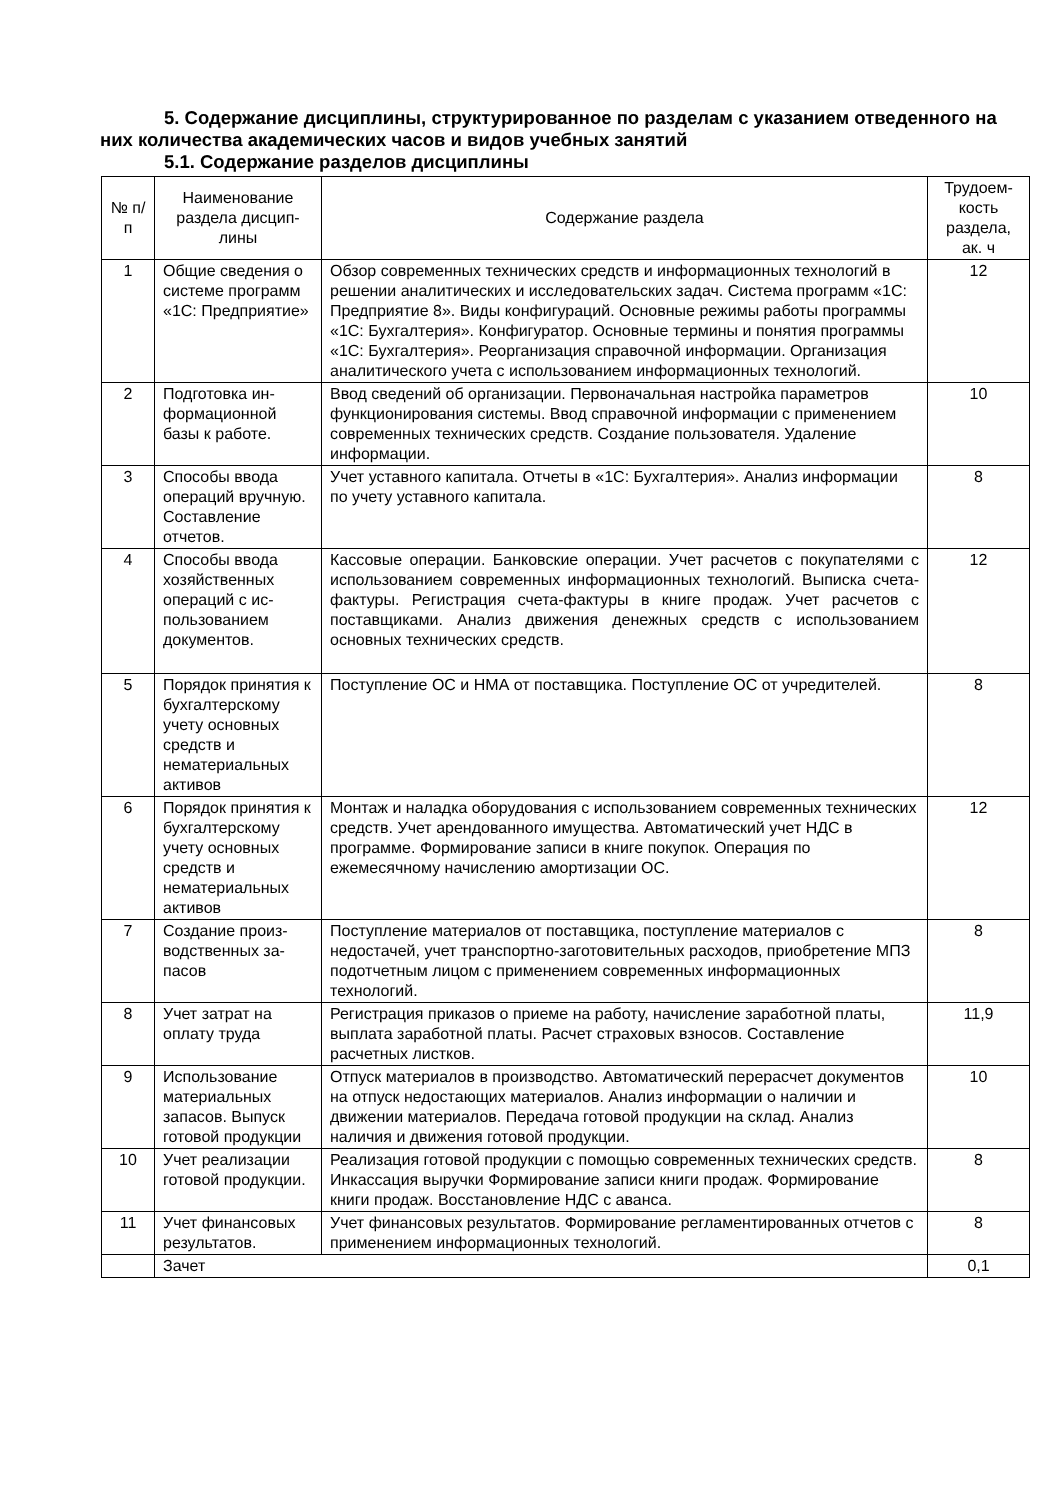5. Содержание дисциплины, структурированное по разделам с указанием от­веденного на них количества академических часов и видов учебных занятий
5.1. Содержание разделов дисциплины
| № п/п | Наименование раздела дисцип­лины | Содержание раздела | Трудоем­кость раздела, ак. ч |
| --- | --- | --- | --- |
| 1 | Общие сведения о системе про­грамм «1С: Предпри­ятие» | Обзор современных технических средств и информационных техно­логий в решении аналитических и исследовательских задач. Система программ «1С: Предприятие 8». Виды конфигураций. Основные ре­жимы работы программы «1С: Бухгалтерия». Конфигуратор. Основ­ные термины и понятия программы «1С: Бухгалтерия». Реорганиза­ция справочной информации. Организация аналитического учета с использованием информационных технологий. | 12 |
| 2 | Подготовка ин­формационной базы к работе. | Ввод сведений об организации. Первоначальная настройка парамет­ров функционирования системы. Ввод справочной информации с применением современных технических средств. Создание пользо­вателя. Удаление информации. | 10 |
| 3 | Способы ввода операций вруч­ную. Составле­ние отчетов. | Учет уставного капитала. Отчеты в «1С: Бухгалтерия». Анализ ин­формации по учету уставного капитала. | 8 |
| 4 | Способы ввода хозяйственных операций с ис­пользованием документов. | Кассовые операции. Банковские операции. Учет расчетов с покупа­телями с использованием современных информационных техноло­гий. Выписка счета- фактуры. Регистрация счета-фактуры в книге продаж. Учет расчетов с поставщиками. Анализ движения денежных средств с использованием основных технических средств. | 12 |
| 5 | Порядок приня­тия к бухгалтер­скому учету ос­новных средств и нематериальных активов | Поступление ОС и НМА от поставщика. Поступление ОС от учреди­телей. | 8 |
| 6 | Порядок приня­тия к бухгалтер­скому учету ос­новных средств и нематериальных активов | Монтаж и наладка оборудования с использованием современных технических средств. Учет арендованного имущества. Автоматиче­ский учет НДС в программе. Формирование записи в книге покупок. Операция по ежемесячному начислению амортизации ОС. | 12 |
| 7 | Создание произ­водственных за­пасов | Поступление материалов от поставщика, поступление материалов с недостачей, учет транспортно-заготовительных расходов, приобре­тение МПЗ подотчетным лицом с применением современных инфор­мационных технологий. | 8 |
| 8 | Учет затрат на оплату труда | Регистрация приказов о приеме на работу, начисление заработной платы, выплата заработной платы. Расчет страховых взносов. Со­ставление расчетных листков. | 11,9 |
| 9 | Использование материальных запасов. Выпуск готовой продук­ции | Отпуск материалов в производство. Автоматический перерасчет до­кументов на отпуск недостающих материалов. Анализ информации о наличии и движении материалов. Передача готовой продукции на склад. Анализ наличия и движения готовой продукции. | 10 |
| 10 | Учет реализации готовой продук­ции. | Реализация готовой продукции с помощью современных технических средств. Инкассация выручки Формирование записи книги продаж. Формирование книги продаж. Восстановление НДС с аванса. | 8 |
| 11 | Учет финансо­вых результатов. | Учет финансовых результатов. Формирование регламентированных отчетов с применением информационных технологий. | 8 |
| | Зачет | | 0,1 |